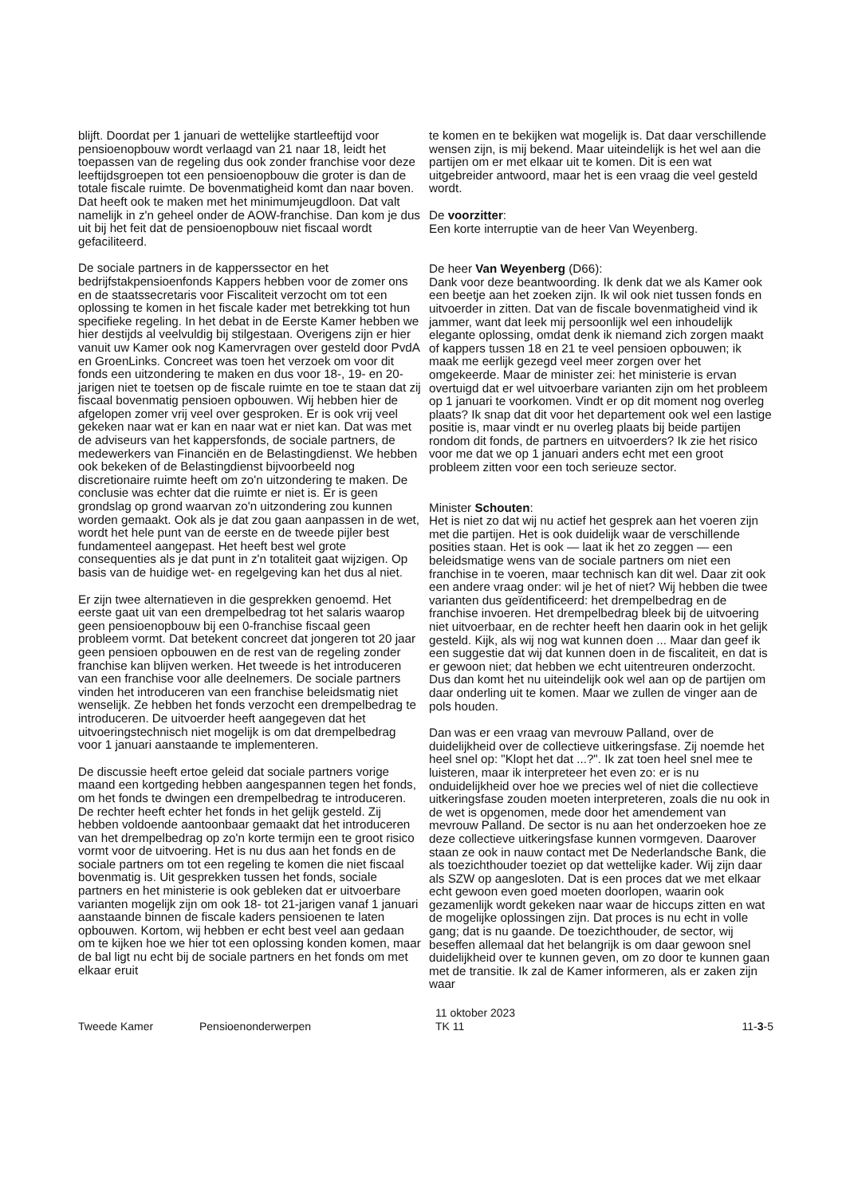blijft. Doordat per 1 januari de wettelijke startleeftijd voor pensioenopbouw wordt verlaagd van 21 naar 18, leidt het toepassen van de regeling dus ook zonder franchise voor deze leeftijdsgroepen tot een pensioenopbouw die groter is dan de totale fiscale ruimte. De bovenmatigheid komt dan naar boven. Dat heeft ook te maken met het minimumjeugdloon. Dat valt namelijk in z'n geheel onder de AOW-franchise. Dan kom je dus uit bij het feit dat de pensioenopbouw niet fiscaal wordt gefaciliteerd.
De sociale partners in de kapperssector en het bedrijfstakpensioenfonds Kappers hebben voor de zomer ons en de staatssecretaris voor Fiscaliteit verzocht om tot een oplossing te komen in het fiscale kader met betrekking tot hun specifieke regeling. In het debat in de Eerste Kamer hebben we hier destijds al veelvuldig bij stilgestaan. Overigens zijn er hier vanuit uw Kamer ook nog Kamervragen over gesteld door PvdA en GroenLinks. Concreet was toen het verzoek om voor dit fonds een uitzondering te maken en dus voor 18-, 19- en 20-jarigen niet te toetsen op de fiscale ruimte en toe te staan dat zij fiscaal bovenmatig pensioen opbouwen. Wij hebben hier de afgelopen zomer vrij veel over gesproken. Er is ook vrij veel gekeken naar wat er kan en naar wat er niet kan. Dat was met de adviseurs van het kappersfonds, de sociale partners, de medewerkers van Financiën en de Belastingdienst. We hebben ook bekeken of de Belastingdienst bijvoorbeeld nog discretionaire ruimte heeft om zo'n uitzondering te maken. De conclusie was echter dat die ruimte er niet is. Er is geen grondslag op grond waarvan zo'n uitzondering zou kunnen worden gemaakt. Ook als je dat zou gaan aanpassen in de wet, wordt het hele punt van de eerste en de tweede pijler best fundamenteel aangepast. Het heeft best wel grote consequenties als je dat punt in z'n totaliteit gaat wijzigen. Op basis van de huidige wet- en regelgeving kan het dus al niet.
Er zijn twee alternatieven in die gesprekken genoemd. Het eerste gaat uit van een drempelbedrag tot het salaris waarop geen pensioenopbouw bij een 0-franchise fiscaal geen probleem vormt. Dat betekent concreet dat jongeren tot 20 jaar geen pensioen opbouwen en de rest van de regeling zonder franchise kan blijven werken. Het tweede is het introduceren van een franchise voor alle deelnemers. De sociale partners vinden het introduceren van een franchise beleidsmatig niet wenselijk. Ze hebben het fonds verzocht een drempelbedrag te introduceren. De uitvoerder heeft aangegeven dat het uitvoeringstechnisch niet mogelijk is om dat drempelbedrag voor 1 januari aanstaande te implementeren.
De discussie heeft ertoe geleid dat sociale partners vorige maand een kortgeding hebben aangespannen tegen het fonds, om het fonds te dwingen een drempelbedrag te introduceren. De rechter heeft echter het fonds in het gelijk gesteld. Zij hebben voldoende aantoonbaar gemaakt dat het introduceren van het drempelbedrag op zo'n korte termijn een te groot risico vormt voor de uitvoering. Het is nu dus aan het fonds en de sociale partners om tot een regeling te komen die niet fiscaal bovenmatig is. Uit gesprekken tussen het fonds, sociale partners en het ministerie is ook gebleken dat er uitvoerbare varianten mogelijk zijn om ook 18- tot 21-jarigen vanaf 1 januari aanstaande binnen de fiscale kaders pensioenen te laten opbouwen. Kortom, wij hebben er echt best veel aan gedaan om te kijken hoe we hier tot een oplossing konden komen, maar de bal ligt nu echt bij de sociale partners en het fonds om met elkaar eruit
te komen en te bekijken wat mogelijk is. Dat daar verschillende wensen zijn, is mij bekend. Maar uiteindelijk is het wel aan die partijen om er met elkaar uit te komen. Dit is een wat uitgebreider antwoord, maar het is een vraag die veel gesteld wordt.
De voorzitter:
Een korte interruptie van de heer Van Weyenberg.
De heer Van Weyenberg (D66):
Dank voor deze beantwoording. Ik denk dat we als Kamer ook een beetje aan het zoeken zijn. Ik wil ook niet tussen fonds en uitvoerder in zitten. Dat van de fiscale bovenmatigheid vind ik jammer, want dat leek mij persoonlijk wel een inhoudelijk elegante oplossing, omdat denk ik niemand zich zorgen maakt of kappers tussen 18 en 21 te veel pensioen opbouwen; ik maak me eerlijk gezegd veel meer zorgen over het omgekeerde. Maar de minister zei: het ministerie is ervan overtuigd dat er wel uitvoerbare varianten zijn om het probleem op 1 januari te voorkomen. Vindt er op dit moment nog overleg plaats? Ik snap dat dit voor het departement ook wel een lastige positie is, maar vindt er nu overleg plaats bij beide partijen rondom dit fonds, de partners en uitvoerders? Ik zie het risico voor me dat we op 1 januari anders echt met een groot probleem zitten voor een toch serieuze sector.
Minister Schouten:
Het is niet zo dat wij nu actief het gesprek aan het voeren zijn met die partijen. Het is ook duidelijk waar de verschillende posities staan. Het is ook — laat ik het zo zeggen — een beleidsmatige wens van de sociale partners om niet een franchise in te voeren, maar technisch kan dit wel. Daar zit ook een andere vraag onder: wil je het of niet? Wij hebben die twee varianten dus geïdentificeerd: het drempelbedrag en de franchise invoeren. Het drempelbedrag bleek bij de uitvoering niet uitvoerbaar, en de rechter heeft hen daarin ook in het gelijk gesteld. Kijk, als wij nog wat kunnen doen ... Maar dan geef ik een suggestie dat wij dat kunnen doen in de fiscaliteit, en dat is er gewoon niet; dat hebben we echt uitentreuren onderzocht. Dus dan komt het nu uiteindelijk ook wel aan op de partijen om daar onderling uit te komen. Maar we zullen de vinger aan de pols houden.
Dan was er een vraag van mevrouw Palland, over de duidelijkheid over de collectieve uitkeringsfase. Zij noemde het heel snel op: "Klopt het dat ...?". Ik zat toen heel snel mee te luisteren, maar ik interpreteer het even zo: er is nu onduidelijkheid over hoe we precies wel of niet die collectieve uitkeringsfase zouden moeten interpreteren, zoals die nu ook in de wet is opgenomen, mede door het amendement van mevrouw Palland. De sector is nu aan het onderzoeken hoe ze deze collectieve uitkeringsfase kunnen vormgeven. Daarover staan ze ook in nauw contact met De Nederlandsche Bank, die als toezichthouder toeziet op dat wettelijke kader. Wij zijn daar als SZW op aangesloten. Dat is een proces dat we met elkaar echt gewoon even goed moeten doorlopen, waarin ook gezamenlijk wordt gekeken naar waar de hiccups zitten en wat de mogelijke oplossingen zijn. Dat proces is nu echt in volle gang; dat is nu gaande. De toezichthouder, de sector, wij beseffen allemaal dat het belangrijk is om daar gewoon snel duidelijkheid over te kunnen geven, om zo door te kunnen gaan met de transitie. Ik zal de Kamer informeren, als er zaken zijn waar
Tweede Kamer Pensioenonderwerpen
11 oktober 2023
TK 11
11-3-5